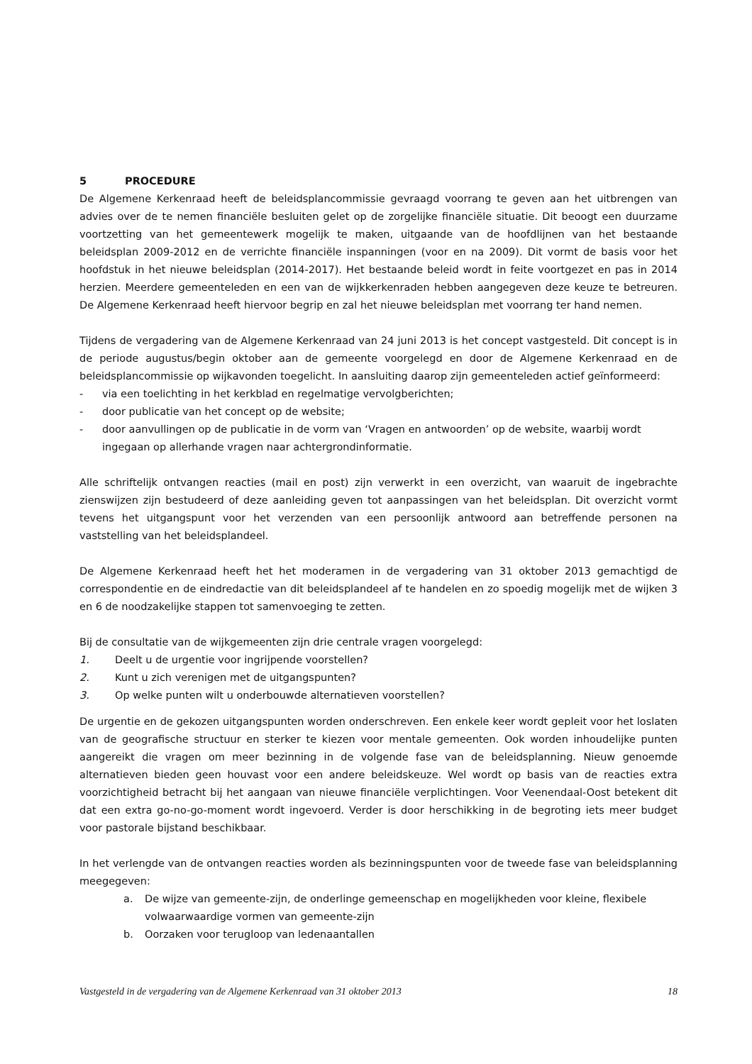5 PROCEDURE
De Algemene Kerkenraad heeft de beleidsplancommissie gevraagd voorrang te geven aan het uitbrengen van advies over de te nemen financiële besluiten gelet op de zorgelijke financiële situatie. Dit beoogt een duurzame voortzetting van het gemeentewerk mogelijk te maken, uitgaande van de hoofdlijnen van het bestaande beleidsplan 2009-2012 en de verrichte financiële inspanningen (voor en na 2009). Dit vormt de basis voor het hoofdstuk in het nieuwe beleidsplan (2014-2017). Het bestaande beleid wordt in feite voortgezet en pas in 2014 herzien. Meerdere gemeenteleden en een van de wijkkerkenraden hebben aangegeven deze keuze te betreuren. De Algemene Kerkenraad heeft hiervoor begrip en zal het nieuwe beleidsplan met voorrang ter hand nemen.
Tijdens de vergadering van de Algemene Kerkenraad van 24 juni 2013 is het concept vastgesteld. Dit concept is in de periode augustus/begin oktober aan de gemeente voorgelegd en door de Algemene Kerkenraad en de beleidsplancommissie op wijkavonden toegelicht. In aansluiting daarop zijn gemeenteleden actief geïnformeerd:
- via een toelichting in het kerkblad en regelmatige vervolgberichten;
- door publicatie van het concept op de website;
- door aanvullingen op de publicatie in de vorm van ‘Vragen en antwoorden’ op de website, waarbij wordt ingegaan op allerhande vragen naar achtergrondinformatie.
Alle schriftelijk ontvangen reacties (mail en post) zijn verwerkt in een overzicht, van waaruit de ingebrachte zienswijzen zijn bestudeerd of deze aanleiding geven tot aanpassingen van het beleidsplan. Dit overzicht vormt tevens het uitgangspunt voor het verzenden van een persoonlijk antwoord aan betreffende personen na vaststelling van het beleidsplandeel.
De Algemene Kerkenraad heeft het het moderamen in de vergadering van 31 oktober 2013 gemachtigd de correspondentie en de eindredactie van dit beleidsplandeel af te handelen en zo spoedig mogelijk met de wijken 3 en 6 de noodzakelijke stappen tot samenvoeging te zetten.
Bij de consultatie van de wijkgemeenten zijn drie centrale vragen voorgelegd:
1. Deelt u de urgentie voor ingrijpende voorstellen?
2. Kunt u zich verenigen met de uitgangspunten?
3. Op welke punten wilt u onderbouwde alternatieven voorstellen?
De urgentie en de gekozen uitgangspunten worden onderschreven. Een enkele keer wordt gepleit voor het loslaten van de geografische structuur en sterker te kiezen voor mentale gemeenten. Ook worden inhoudelijke punten aangereikt die vragen om meer bezinning in de volgende fase van de beleidsplanning. Nieuw genoemde alternatieven bieden geen houvast voor een andere beleidskeuze. Wel wordt op basis van de reacties extra voorzichtigheid betracht bij het aangaan van nieuwe financiële verplichtingen. Voor Veenendaal-Oost betekent dit dat een extra go-no-go-moment wordt ingevoerd. Verder is door herschikking in de begroting iets meer budget voor pastorale bijstand beschikbaar.
In het verlengde van de ontvangen reacties worden als bezinningspunten voor de tweede fase van beleidsplanning meegegeven:
a. De wijze van gemeente-zijn, de onderlinge gemeenschap en mogelijkheden voor kleine, flexibele volwaarwaardige vormen van gemeente-zijn
b. Oorzaken voor terugloop van ledenaantallen
Vastgesteld in de vergadering van de Algemene Kerkenraad van 31 oktober 2013 18